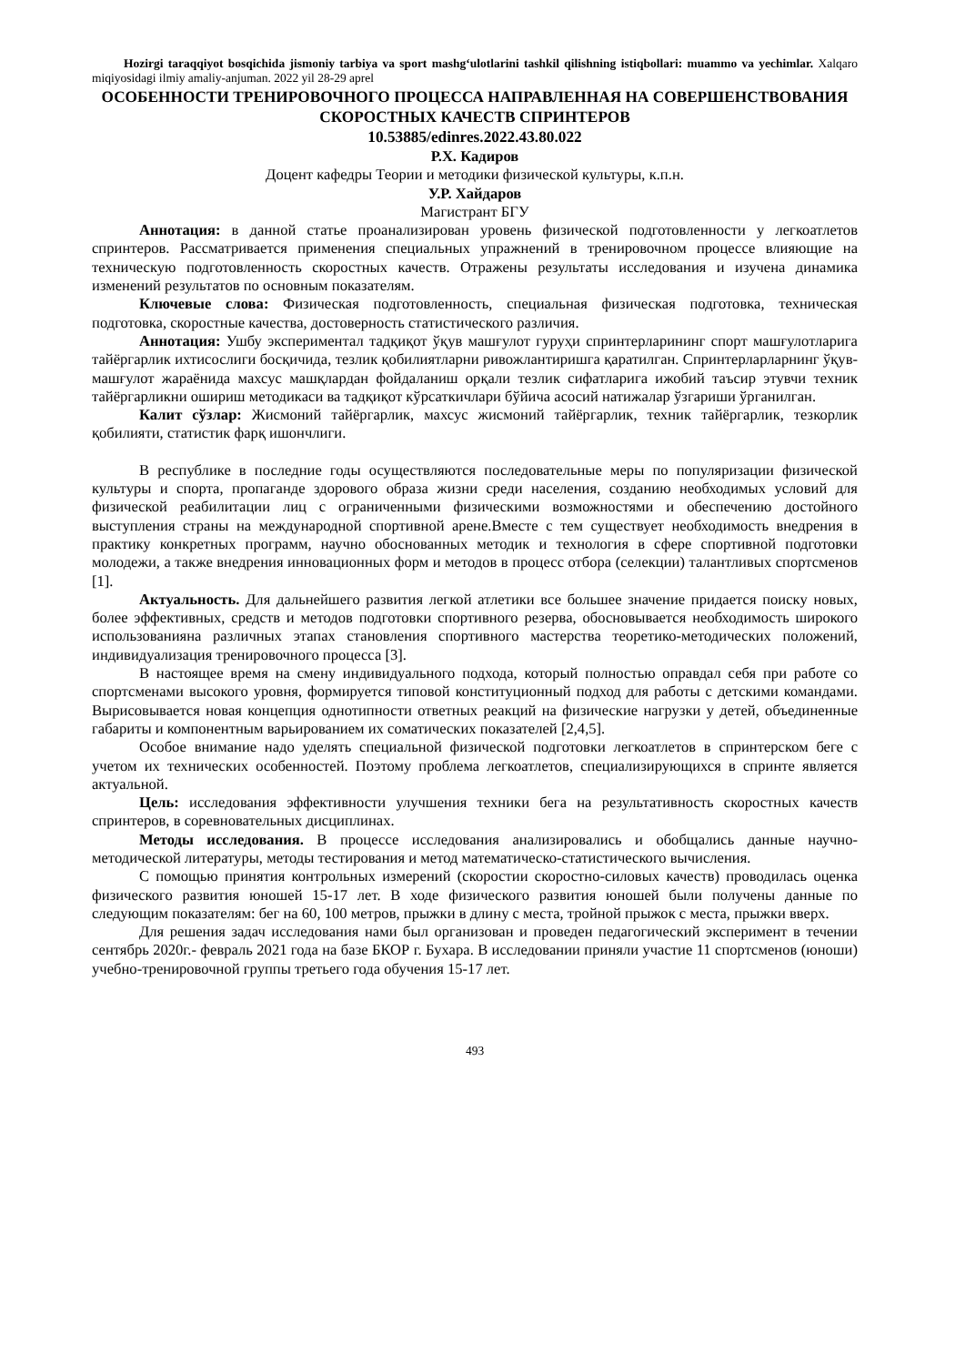Hozirgi taraqqiyot bosqichida jismoniy tarbiya va sport mashg‘ulotlarini tashkil qilishning istiqbollari: muammo va yechimlar. Xalqaro miqiyosidagi ilmiy amaliy-anjuman. 2022 yil 28-29 aprel
ОСОБЕННОСТИ ТРЕНИРОВОЧНОГО ПРОЦЕССА НАПРАВЛЕННАЯ НА СОВЕРШЕНСТВОВАНИЯ СКОРОСТНЫХ КАЧЕСТВ СПРИНТЕРОВ
10.53885/edinres.2022.43.80.022
Р.Х. Кадиров
Доцент кафедры Теории и методики физической культуры, к.п.н.
У.Р. Хайдаров
Магистрант БГУ
Аннотация: в данной статье проанализирован уровень физической подготовленности у легкоатлетов спринтеров. Рассматривается применения специальных упражнений в тренировочном процессе влияющие на техническую подготовленность скоростных качеств. Отражены результаты исследования и изучена динамика изменений результатов по основным показателям.
Ключевые слова: Физическая подготовленность, специальная физическая подготовка, техническая подготовка, скоростные качества, достоверность статистического различия.
Аннотация: Ушбу экспериментал тадқиқот ўқув машғулот гуруҳи спринтерларининг спорт машғулотларига тайёргарлик ихтисослиги босқичида, тезлик қобилиятларни ривожлантиришга қаратилган. Спринтерларларнинг ўқув-машғулот жараёнида махсус машқлардан фойдаланиш орқали тезлик сифатларига ижобий таъсир этувчи техник тайёргарликни ошириш методикаси ва тадқиқот кўрсаткичлари бўйича асосий натижалар ўзгариши ўрганилган.
Калит сўзлар: Жисмоний тайёргарлик, махсус жисмоний тайёргарлик, техник тайёргарлик, тезкорлик қобилияти, статистик фарқ ишончлиги.
В республике в последние годы осуществляются последовательные меры по популяризации физической культуры и спорта, пропаганде здорового образа жизни среди населения, созданию необходимых условий для физической реабилитации лиц с ограниченными физическими возможностями и обеспечению достойного выступления страны на международной спортивной арене.Вместе с тем существует необходимость внедрения в практику конкретных программ, научно обоснованных методик и технология в сфере спортивной подготовки молодежи, а также внедрения инновационных форм и методов в процесс отбора (селекции) талантливых спортсменов [1].
Актуальность. Для дальнейшего развития легкой атлетики все большее значение придается поиску новых, более эффективных, средств и методов подготовки спортивного резерва, обосновывается необходимость широкого использованияна различных этапах становления спортивного мастерства теоретико-методических положений, индивидуализация тренировочного процесса [3].
В настоящее время на смену индивидуального подхода, который полностью оправдал себя при работе со спортсменами высокого уровня, формируется типовой конституционный подход для работы с детскими командами. Вырисовывается новая концепция однотипности ответных реакций на физические нагрузки у детей, объединенные габариты и компонентным варьированием их соматических показателей [2,4,5].
Особое внимание надо уделять специальной физической подготовки легкоатлетов в спринтерском беге с учетом их технических особенностей. Поэтому проблема легкоатлетов, специализирующихся в спринте является актуальной.
Цель: исследования эффективности улучшения техники бега на результативность скоростных качеств спринтеров, в соревновательных дисциплинах.
Методы исследования. В процессе исследования анализировались и обобщались данные научно-методической литературы, методы тестирования и метод математическо-статистического вычисления.
С помощью принятия контрольных измерений (скоростии скоростно-силовых качеств) проводилась оценка физического развития юношей 15-17 лет. В ходе физического развития юношей были получены данные по следующим показателям: бег на 60, 100 метров, прыжки в длину с места, тройной прыжок с места, прыжки вверх.
Для решения задач исследования нами был организован и проведен педагогический эксперимент в течении сентябрь 2020г.- февраль 2021 года на базе БКОР г. Бухара. В исследовании приняли участие 11 спортсменов (юноши) учебно-тренировочной группы третьего года обучения 15-17 лет.
493